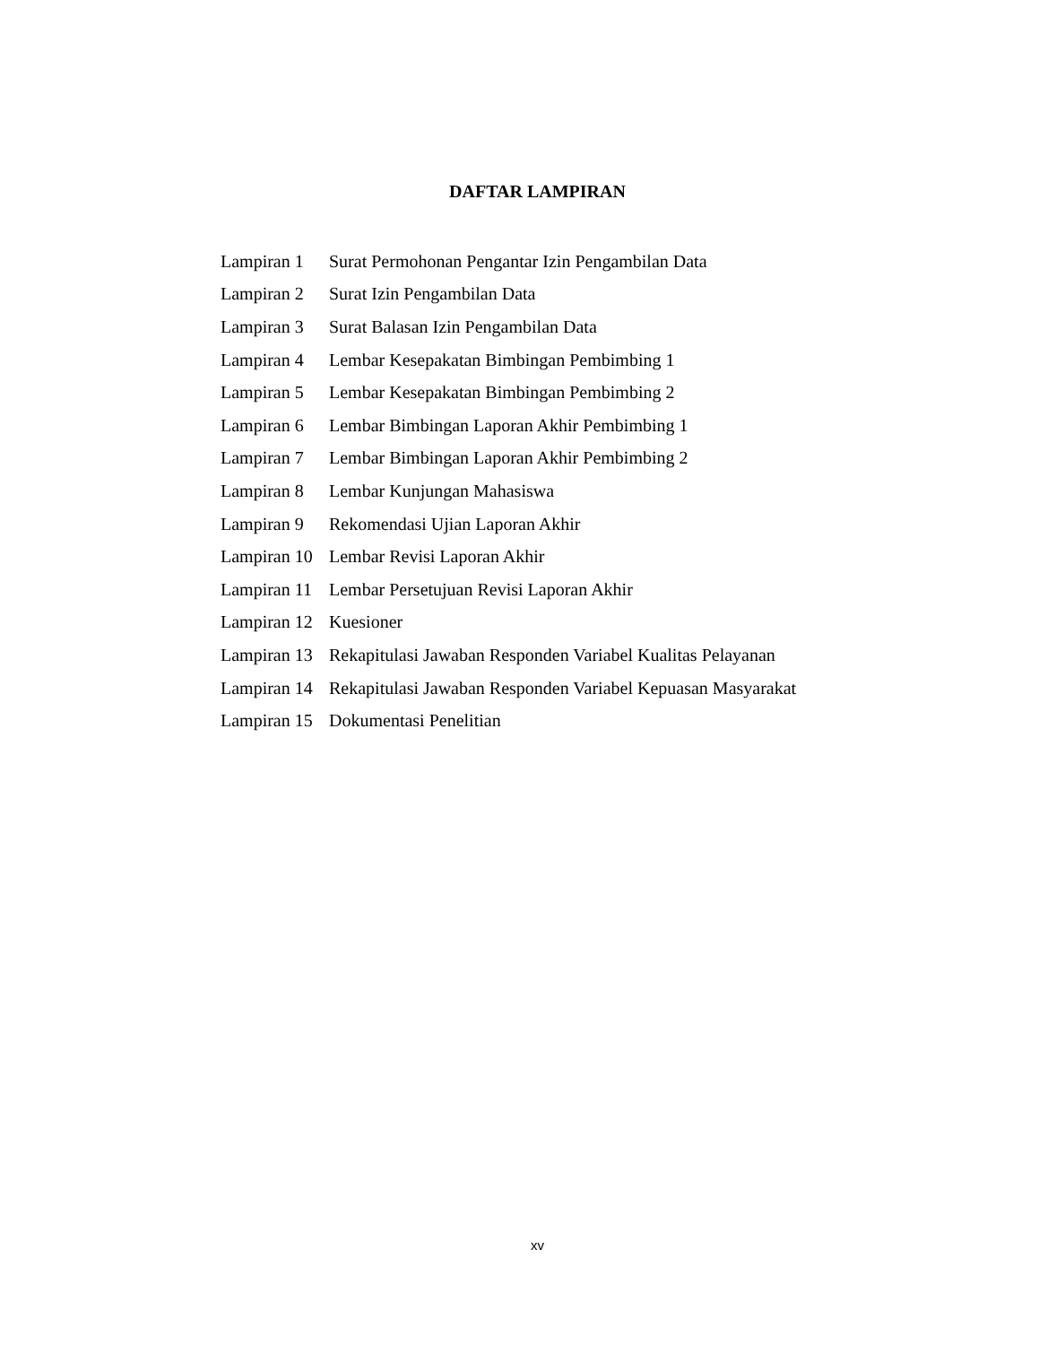DAFTAR LAMPIRAN
| Lampiran 1 | Surat Permohonan Pengantar Izin Pengambilan Data |
| Lampiran 2 | Surat Izin Pengambilan Data |
| Lampiran 3 | Surat Balasan Izin Pengambilan Data |
| Lampiran 4 | Lembar Kesepakatan Bimbingan Pembimbing 1 |
| Lampiran 5 | Lembar Kesepakatan Bimbingan Pembimbing 2 |
| Lampiran 6 | Lembar Bimbingan Laporan Akhir Pembimbing 1 |
| Lampiran 7 | Lembar Bimbingan Laporan Akhir Pembimbing 2 |
| Lampiran 8 | Lembar Kunjungan Mahasiswa |
| Lampiran 9 | Rekomendasi Ujian Laporan Akhir |
| Lampiran 10 | Lembar Revisi Laporan Akhir |
| Lampiran 11 | Lembar Persetujuan Revisi Laporan Akhir |
| Lampiran 12 | Kuesioner |
| Lampiran 13 | Rekapitulasi Jawaban Responden Variabel Kualitas Pelayanan |
| Lampiran 14 | Rekapitulasi Jawaban Responden Variabel Kepuasan Masyarakat |
| Lampiran 15 | Dokumentasi Penelitian |
xv